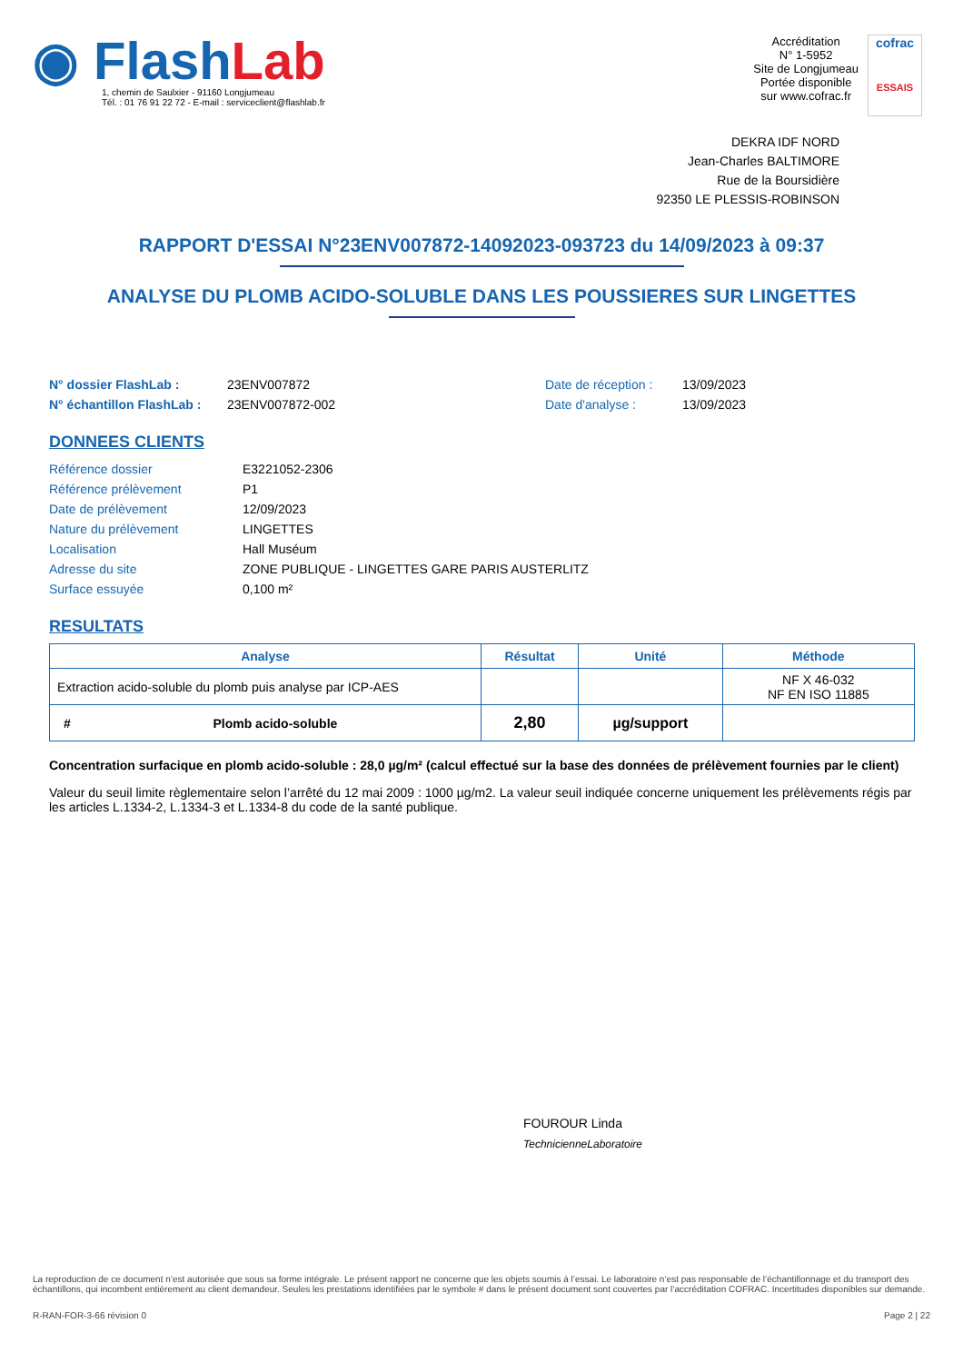◉ FlashLab
1, chemin de Saulxier - 91160 Longjumeau
Tél. : 01 76 91 22 72 - E-mail : serviceclient@flashlab.fr
Accréditation
N° 1-5952
Site de Longjumeau
Portée disponible
sur www.cofrac.fr
cofrac
ESSAIS
DEKRA IDF NORD
Jean-Charles BALTIMORE
Rue de la Boursidière
92350 LE PLESSIS-ROBINSON
RAPPORT D'ESSAI N°23ENV007872-14092023-093723 du 14/09/2023 à 09:37
ANALYSE DU PLOMB ACIDO-SOLUBLE DANS LES POUSSIERES SUR LINGETTES
N° dossier FlashLab :
N° échantillon FlashLab :
23ENV007872
23ENV007872-002
Date de réception :
Date d'analyse :
13/09/2023
13/09/2023
DONNEES CLIENTS
| Référence dossier | E3221052-2306 |
| Référence prélèvement | P1 |
| Date de prélèvement | 12/09/2023 |
| Nature du prélèvement | LINGETTES |
| Localisation | Hall Muséum |
| Adresse du site | ZONE PUBLIQUE - LINGETTES GARE PARIS AUSTERLITZ |
| Surface essuyée | 0,100 m² |
RESULTATS
| Analyse | Résultat | Unité | Méthode |
| --- | --- | --- | --- |
| Extraction acido-soluble du plomb puis analyse par ICP-AES | | | NF X 46-032 NF EN ISO 11885 |
| # Plomb acido-soluble | 2,80 | µg/support | |
Concentration surfacique en plomb acido-soluble : 28,0 µg/m² (calcul effectué sur la base des données de prélèvement fournies par le client)
Valeur du seuil limite règlementaire selon l’arrêté du 12 mai 2009 : 1000 µg/m2. La valeur seuil indiquée concerne uniquement les prélèvements régis par les articles L.1334-2, L.1334-3 et L.1334-8 du code de la santé publique.
FOUROUR Linda
TechnicienneLaboratoire
La reproduction de ce document n’est autorisée que sous sa forme intégrale. Le présent rapport ne concerne que les objets soumis à l’essai. Le laboratoire n’est pas responsable de l’échantillonnage et du transport des échantillons, qui incombent entièrement au client demandeur. Seules les prestations identifiées par le symbole # dans le présent document sont couvertes par l’accréditation COFRAC. Incertitudes disponibles sur demande.
R-RAN-FOR-3-66 révision 0 Page 2 | 22